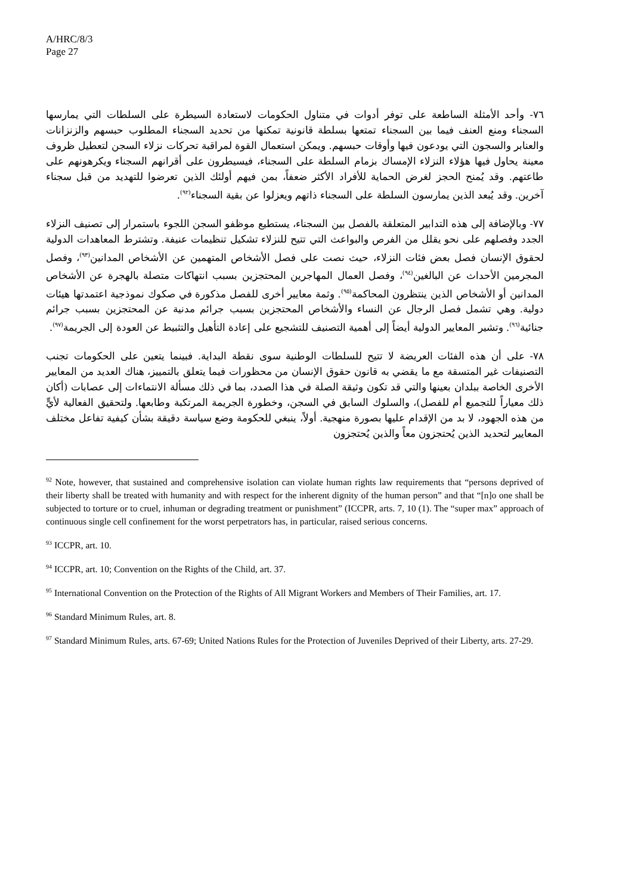A/HRC/8/3
Page 27
٧٦- وأحد الأمثلة الساطعة على توفر أدوات في متناول الحكومات لاستعادة السيطرة على السلطات التي يمارسها السجناء ومنع العنف فيما بين السجناء تمتعها بسلطة قانونية تمكنها من تحديد السجناء المطلوب حبسهم والزنزانات والعنابر والسجون التي يودعون فيها وأوقات حبسهم. ويمكن استعمال القوة لمراقبة تحركات نزلاء السجن لتعطيل ظروف معينة يحاول فيها هؤلاء النزلاء الإمساك بزمام السلطة على السجناء، فيسيطرون على أقرانهم السجناء ويكرهونهم على طاعتهم. وقد يُمنح الحجز لغرض الحماية للأفراد الأكثر ضعفاً، بمن فيهم أولئك الذين تعرضوا للتهديد من قبل سجناء آخرين. وقد يُبعد الذين يمارسون السلطة على السجناء ذاتهم ويعزلوا عن بقية السجناء<sup>(٩٢)</sup>.
٧٧- وبالإضافة إلى هذه التدابير المتعلقة بالفصل بين السجناء، يستطيع موظفو السجن اللجوء باستمرار إلى تصنيف النزلاء الجدد وفصلهم على نحو يقلل من الفرص والبواعث التي تتيح للنزلاء تشكيل تنظيمات عنيفة. وتشترط المعاهدات الدولية لحقوق الإنسان فصل بعض فئات النزلاء، حيث نصت على فصل الأشخاص المتهمين عن الأشخاص المدانين<sup>(٩٣)</sup>، وفصل المجرمين الأحداث عن البالغين<sup>(٩٤)</sup>، وفصل العمال المهاجرين المحتجزين بسبب انتهاكات متصلة بالهجرة عن الأشخاص المدانين أو الأشخاص الذين ينتظرون المحاكمة<sup>(٩٥)</sup>. وثمة معايير أخرى للفصل مذكورة في صكوك نموذجية اعتمدتها هيئات دولية. وهي تشمل فصل الرجال عن النساء والأشخاص المحتجزين بسبب جرائم مدنية عن المحتجزين بسبب جرائم جنائية<sup>(٩٦)</sup>. وتشير المعايير الدولية أيضاً إلى أهمية التصنيف للتشجيع على إعادة التأهيل والتثبيط عن العودة إلى الجريمة<sup>(٩٧)</sup>.
٧٨- على أن هذه الفئات العريضة لا تتيح للسلطات الوطنية سوى نقطة البداية. فبينما يتعين على الحكومات تجنب التصنيفات غير المتسقة مع ما يقضي به قانون حقوق الإنسان من محظورات فيما يتعلق بالتمييز، هناك العديد من المعايير الأخرى الخاصة ببلدان بعينها والتي قد تكون وثيقة الصلة في هذا الصدد، بما في ذلك مسألة الانتماءات إلى عصابات (أكان ذلك معياراً للتجميع أم للفصل)، والسلوك السابق في السجن، وخطورة الجريمة المرتكبة وطابعها. ولتحقيق الفعالية لأيٍّ من هذه الجهود، لا بد من الإقدام عليها بصورة منهجية. أولاً، ينبغي للحكومة وضع سياسة دقيقة بشأن كيفية تفاعل مختلف المعايير لتحديد الذين يُحتجزون معاً والذين يُحتجزون
<sup>92</sup> Note, however, that sustained and comprehensive isolation can violate human rights law requirements that “persons deprived of their liberty shall be treated with humanity and with respect for the inherent dignity of the human person” and that “[n]o one shall be subjected to torture or to cruel, inhuman or degrading treatment or punishment” (ICCPR, arts. 7, 10 (1). The “super max” approach of continuous single cell confinement for the worst perpetrators has, in particular, raised serious concerns.
<sup>93</sup> ICCPR, art. 10.
<sup>94</sup> ICCPR, art. 10; Convention on the Rights of the Child, art. 37.
<sup>95</sup> International Convention on the Protection of the Rights of All Migrant Workers and Members of Their Families, art. 17.
<sup>96</sup> Standard Minimum Rules, art. 8.
<sup>97</sup> Standard Minimum Rules, arts. 67-69; United Nations Rules for the Protection of Juveniles Deprived of their Liberty, arts. 27-29.